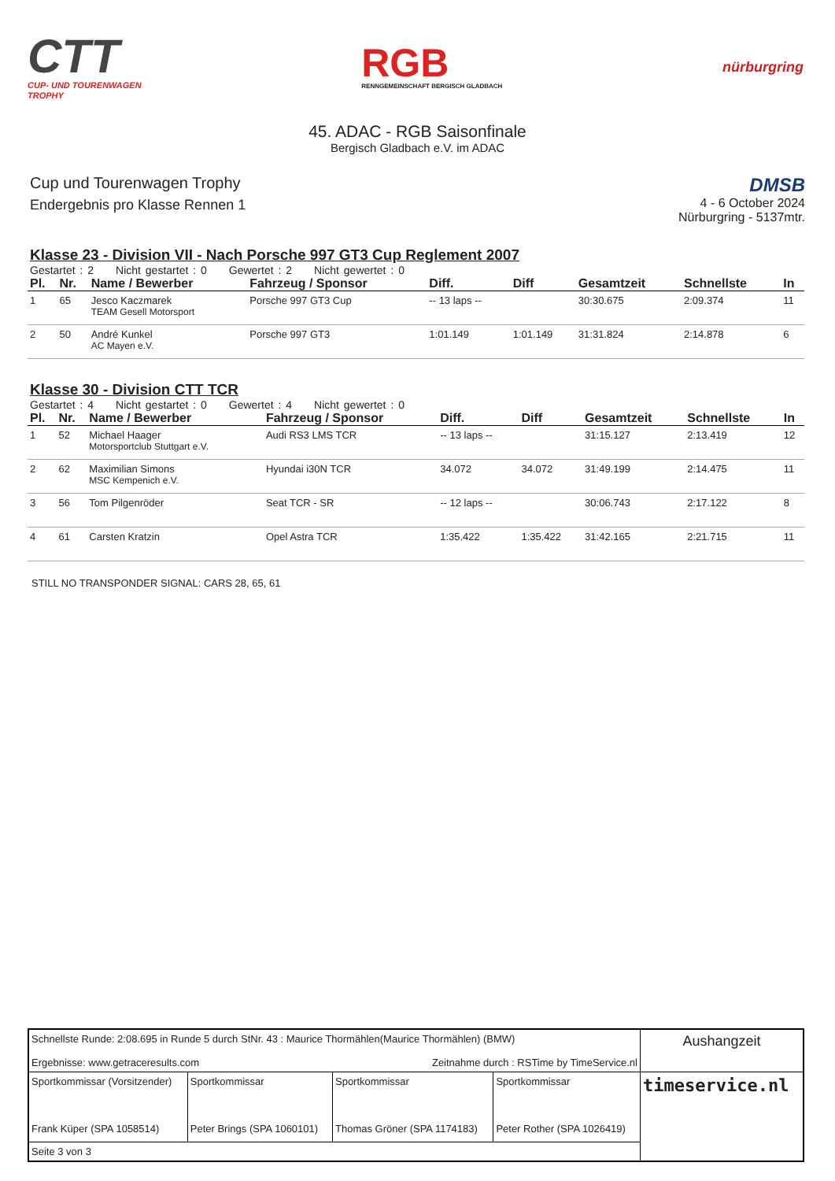CTT
CUP- UND TOURENWAGEN
TROPHY
RGB
RENNGEMEINSCHAFT BERGISCH GLADBACH
nürburgring
45. ADAC - RGB Saisonfinale
Bergisch Gladbach e.V. im ADAC
Cup und Tourenwagen Trophy
Endergebnis pro Klasse Rennen 1
DMSB
4 - 6 October 2024
Nürburgring - 5137mtr.
Klasse 23 - Division VII - Nach Porsche 997 GT3 Cup Reglement 2007
Gestartet : 2 Nicht gestartet : 0 Gewertet : 2 Nicht gewertet : 0
| Pl. | Nr. | Name / Bewerber | Fahrzeug / Sponsor | Diff. | Diff | Gesamtzeit | Schnellste | In |
| --- | --- | --- | --- | --- | --- | --- | --- | --- |
| 1 | 65 | Jesco Kaczmarek TEAM Gesell Motorsport | Porsche 997 GT3 Cup | -- 13 laps -- | | 30:30.675 | 2:09.374 | 11 |
| 2 | 50 | André Kunkel AC Mayen e.V. | Porsche 997 GT3 | 1:01.149 | 1:01.149 | 31:31.824 | 2:14.878 | 6 |
Klasse 30 - Division CTT TCR
Gestartet : 4 Nicht gestartet : 0 Gewertet : 4 Nicht gewertet : 0
| Pl. | Nr. | Name / Bewerber | Fahrzeug / Sponsor | Diff. | Diff | Gesamtzeit | Schnellste | In |
| --- | --- | --- | --- | --- | --- | --- | --- | --- |
| 1 | 52 | Michael Haager Motorsportclub Stuttgart e.V. | Audi RS3 LMS TCR | -- 13 laps -- | | 31:15.127 | 2:13.419 | 12 |
| 2 | 62 | Maximilian Simons MSC Kempenich e.V. | Hyundai i30N TCR | 34.072 | 34.072 | 31:49.199 | 2:14.475 | 11 |
| 3 | 56 | Tom Pilgenröder | Seat TCR - SR | -- 12 laps -- | | 30:06.743 | 2:17.122 | 8 |
| 4 | 61 | Carsten Kratzin | Opel Astra TCR | 1:35.422 | 1:35.422 | 31:42.165 | 2:21.715 | 11 |
STILL NO TRANSPONDER SIGNAL: CARS 28, 65, 61
| Schnellste Runde: 2:08.695 in Runde 5 durch StNr. 43 : Maurice Thormählen(Maurice Thormählen) (BMW) Ergebnisse: www.getraceresults.com Zeitnahme durch : RSTime by TimeService.nl | | | | Aushangzeit |
| Sportkommissar (Vorsitzender) Frank Küper (SPA 1058514) | Sportkommissar Peter Brings (SPA 1060101) | Sportkommissar Thomas Gröner (SPA 1174183) | Sportkommissar Peter Rother (SPA 1026419) | timeservice.nl |
| Seite 3 von 3 | | | | |